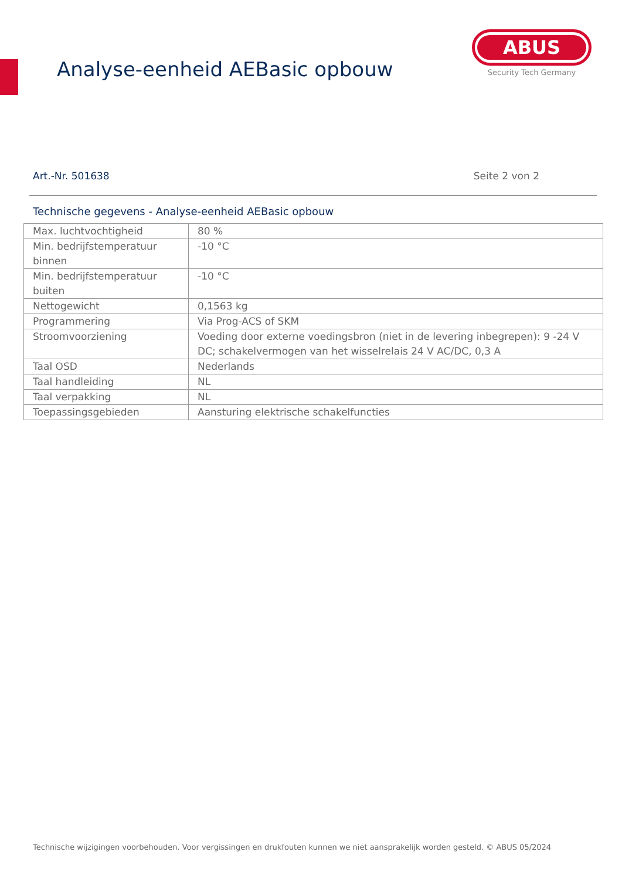Analyse-eenheid AEBasic opbouw
ABUS
Security Tech Germany
Art.-Nr. 501638 Seite 2 von 2
Technische gegevens - Analyse-eenheid AEBasic opbouw
| Max. luchtvochtigheid | 80 % |
| Min. bedrijfstemperatuur binnen | -10 °C |
| Min. bedrijfstemperatuur buiten | -10 °C |
| Nettogewicht | 0,1563 kg |
| Programmering | Via Prog-ACS of SKM |
| Stroomvoorziening | Voeding door externe voedingsbron (niet in de levering inbegrepen): 9 -24 V DC; schakelvermogen van het wisselrelais 24 V AC/DC, 0,3 A |
| Taal OSD | Nederlands |
| Taal handleiding | NL |
| Taal verpakking | NL |
| Toepassingsgebieden | Aansturing elektrische schakelfuncties |
Technische wijzigingen voorbehouden. Voor vergissingen en drukfouten kunnen we niet aansprakelijk worden gesteld. © ABUS 05/2024